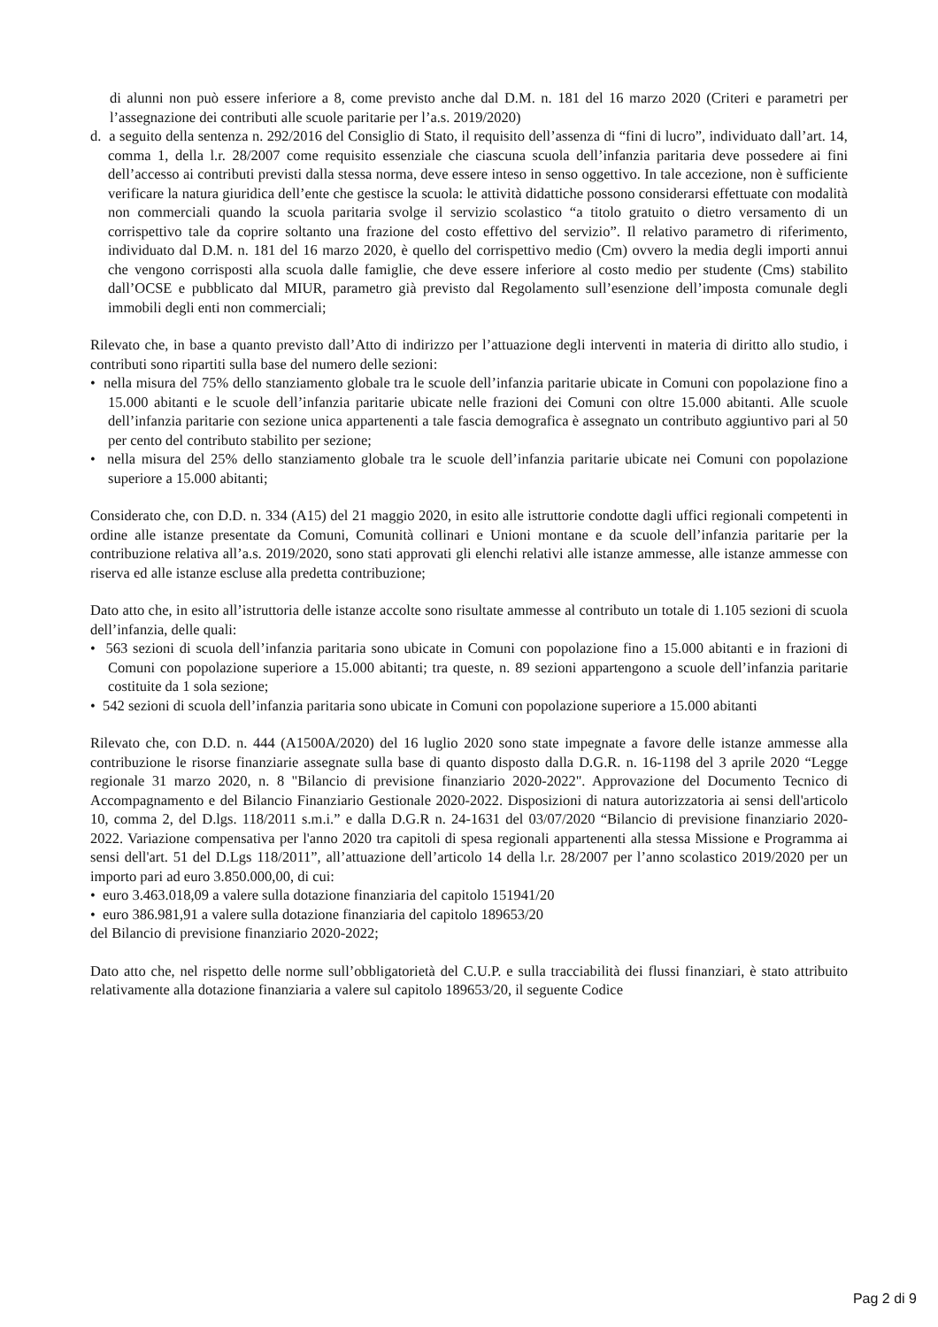di alunni non può essere inferiore a 8, come previsto anche dal D.M. n. 181 del 16 marzo 2020 (Criteri e parametri per l’assegnazione dei contributi alle scuole paritarie per l’a.s. 2019/2020)
d. a seguito della sentenza n. 292/2016 del Consiglio di Stato, il requisito dell’assenza di “fini di lucro”, individuato dall’art. 14, comma 1, della l.r. 28/2007 come requisito essenziale che ciascuna scuola dell’infanzia paritaria deve possedere ai fini dell’accesso ai contributi previsti dalla stessa norma, deve essere inteso in senso oggettivo. In tale accezione, non è sufficiente verificare la natura giuridica dell’ente che gestisce la scuola: le attività didattiche possono considerarsi effettuate con modalità non commerciali quando la scuola paritaria svolge il servizio scolastico “a titolo gratuito o dietro versamento di un corrispettivo tale da coprire soltanto una frazione del costo effettivo del servizio”. Il relativo parametro di riferimento, individuato dal D.M. n. 181 del 16 marzo 2020, è quello del corrispettivo medio (Cm) ovvero la media degli importi annui che vengono corrisposti alla scuola dalle famiglie, che deve essere inferiore al costo medio per studente (Cms) stabilito dall’OCSE e pubblicato dal MIUR, parametro già previsto dal Regolamento sull’esenzione dell’imposta comunale degli immobili degli enti non commerciali;
Rilevato che, in base a quanto previsto dall’Atto di indirizzo per l’attuazione degli interventi in materia di diritto allo studio, i contributi sono ripartiti sulla base del numero delle sezioni:
• nella misura del 75% dello stanziamento globale tra le scuole dell’infanzia paritarie ubicate in Comuni con popolazione fino a 15.000 abitanti e le scuole dell’infanzia paritarie ubicate nelle frazioni dei Comuni con oltre 15.000 abitanti. Alle scuole dell’infanzia paritarie con sezione unica appartenenti a tale fascia demografica è assegnato un contributo aggiuntivo pari al 50 per cento del contributo stabilito per sezione;
• nella misura del 25% dello stanziamento globale tra le scuole dell’infanzia paritarie ubicate nei Comuni con popolazione superiore a 15.000 abitanti;
Considerato che, con D.D. n. 334 (A15) del 21 maggio 2020, in esito alle istruttorie condotte dagli uffici regionali competenti in ordine alle istanze presentate da Comuni, Comunità collinari e Unioni montane e da scuole dell’infanzia paritarie per la contribuzione relativa all’a.s. 2019/2020, sono stati approvati gli elenchi relativi alle istanze ammesse, alle istanze ammesse con riserva ed alle istanze escluse alla predetta contribuzione;
Dato atto che, in esito all’istruttoria delle istanze accolte sono risultate ammesse al contributo un totale di 1.105 sezioni di scuola dell’infanzia, delle quali:
• 563 sezioni di scuola dell’infanzia paritaria sono ubicate in Comuni con popolazione fino a 15.000 abitanti e in frazioni di Comuni con popolazione superiore a 15.000 abitanti; tra queste, n. 89 sezioni appartengono a scuole dell’infanzia paritarie costituite da 1 sola sezione;
• 542 sezioni di scuola dell’infanzia paritaria sono ubicate in Comuni con popolazione superiore a 15.000 abitanti
Rilevato che, con D.D. n. 444 (A1500A/2020) del 16 luglio 2020 sono state impegnate a favore delle istanze ammesse alla contribuzione le risorse finanziarie assegnate sulla base di quanto disposto dalla D.G.R. n. 16-1198 del 3 aprile 2020 “Legge regionale 31 marzo 2020, n. 8 "Bilancio di previsione finanziario 2020-2022". Approvazione del Documento Tecnico di Accompagnamento e del Bilancio Finanziario Gestionale 2020-2022. Disposizioni di natura autorizzatoria ai sensi dell'articolo 10, comma 2, del D.lgs. 118/2011 s.m.i.” e dalla D.G.R n. 24-1631 del 03/07/2020 “Bilancio di previsione finanziario 2020-2022. Variazione compensativa per l'anno 2020 tra capitoli di spesa regionali appartenenti alla stessa Missione e Programma ai sensi dell'art. 51 del D.Lgs 118/2011”, all’attuazione dell’articolo 14 della l.r. 28/2007 per l’anno scolastico 2019/2020 per un importo pari ad euro 3.850.000,00, di cui:
• euro 3.463.018,09 a valere sulla dotazione finanziaria del capitolo 151941/20
• euro 386.981,91 a valere sulla dotazione finanziaria del capitolo 189653/20
del Bilancio di previsione finanziario 2020-2022;
Dato atto che, nel rispetto delle norme sull’obbligatorietà del C.U.P. e sulla tracciabilità dei flussi finanziari, è stato attribuito relativamente alla dotazione finanziaria a valere sul capitolo 189653/20, il seguente Codice
Pag 2 di 9